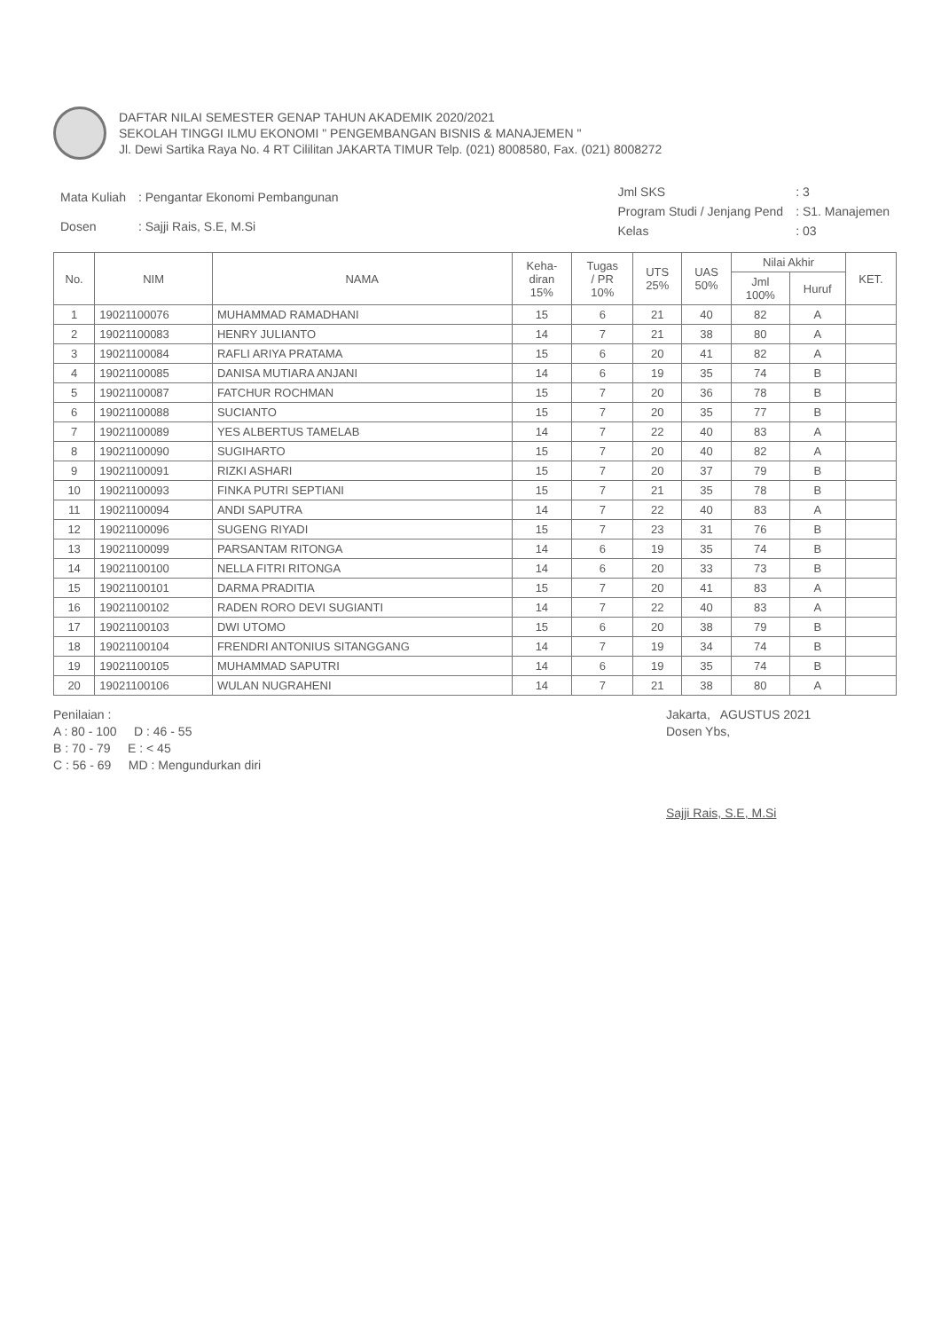DAFTAR NILAI SEMESTER GENAP TAHUN AKADEMIK 2020/2021
SEKOLAH TINGGI ILMU EKONOMI " PENGEMBANGAN BISNIS & MANAJEMEN "
Jl. Dewi Sartika Raya No. 4 RT Cililitan JAKARTA TIMUR Telp. (021) 8008580, Fax. (021) 8008272
| Mata Kuliah | : Pengantar Ekonomi Pembangunan |
| Dosen | : Sajji Rais, S.E, M.Si |
| Jml SKS | : 3 |
| Program Studi / Jenjang Pend | : S1. Manajemen |
| Kelas | : 03 |
| No. | NIM | NAMA | Keha- diran 15% | Tugas / PR 10% | UTS 25% | UAS 50% | Nilai Akhir | | KET. |
| --- | --- | --- | --- | --- | --- | --- | --- | --- | --- |
| | | | | | | | Jml 100% | Huruf | |
| 1 | 19021100076 | MUHAMMAD RAMADHANI | 15 | 6 | 21 | 40 | 82 | A | |
| 2 | 19021100083 | HENRY JULIANTO | 14 | 7 | 21 | 38 | 80 | A | |
| 3 | 19021100084 | RAFLI ARIYA PRATAMA | 15 | 6 | 20 | 41 | 82 | A | |
| 4 | 19021100085 | DANISA MUTIARA ANJANI | 14 | 6 | 19 | 35 | 74 | B | |
| 5 | 19021100087 | FATCHUR ROCHMAN | 15 | 7 | 20 | 36 | 78 | B | |
| 6 | 19021100088 | SUCIANTO | 15 | 7 | 20 | 35 | 77 | B | |
| 7 | 19021100089 | YES ALBERTUS TAMELAB | 14 | 7 | 22 | 40 | 83 | A | |
| 8 | 19021100090 | SUGIHARTO | 15 | 7 | 20 | 40 | 82 | A | |
| 9 | 19021100091 | RIZKI ASHARI | 15 | 7 | 20 | 37 | 79 | B | |
| 10 | 19021100093 | FINKA PUTRI SEPTIANI | 15 | 7 | 21 | 35 | 78 | B | |
| 11 | 19021100094 | ANDI SAPUTRA | 14 | 7 | 22 | 40 | 83 | A | |
| 12 | 19021100096 | SUGENG RIYADI | 15 | 7 | 23 | 31 | 76 | B | |
| 13 | 19021100099 | PARSANTAM RITONGA | 14 | 6 | 19 | 35 | 74 | B | |
| 14 | 19021100100 | NELLA FITRI RITONGA | 14 | 6 | 20 | 33 | 73 | B | |
| 15 | 19021100101 | DARMA PRADITIA | 15 | 7 | 20 | 41 | 83 | A | |
| 16 | 19021100102 | RADEN RORO DEVI SUGIANTI | 14 | 7 | 22 | 40 | 83 | A | |
| 17 | 19021100103 | DWI UTOMO | 15 | 6 | 20 | 38 | 79 | B | |
| 18 | 19021100104 | FRENDRI ANTONIUS SITANGGANG | 14 | 7 | 19 | 34 | 74 | B | |
| 19 | 19021100105 | MUHAMMAD SAPUTRI | 14 | 6 | 19 | 35 | 74 | B | |
| 20 | 19021100106 | WULAN NUGRAHENI | 14 | 7 | 21 | 38 | 80 | A | |
Penilaian :
A : 80 - 100 D : 46 - 55
B : 70 - 79 E : < 45
C : 56 - 69 MD : Mengundurkan diri
Jakarta, AGUSTUS 2021
Dosen Ybs,
Sajji Rais, S.E, M.Si